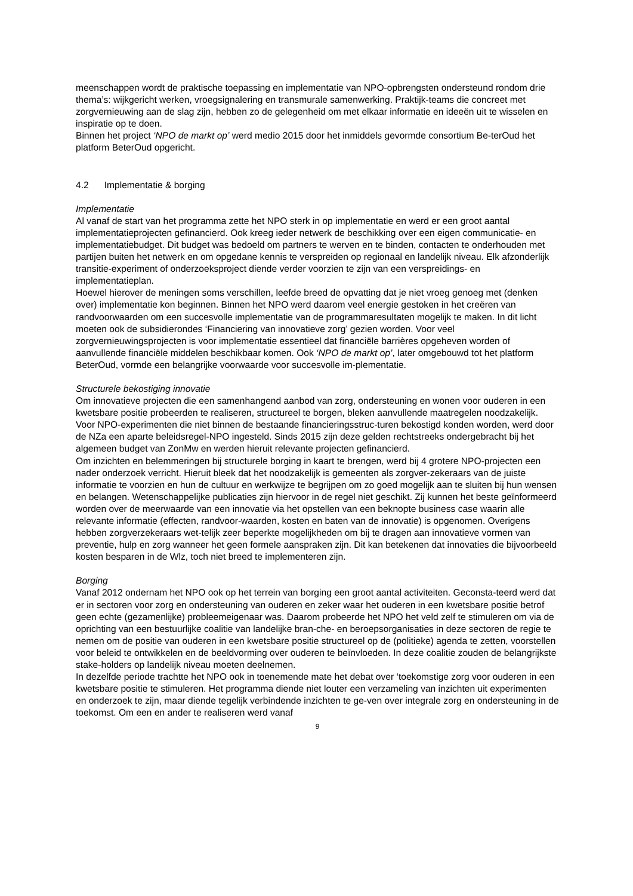meenschappen wordt de praktische toepassing en implementatie van NPO-opbrengsten ondersteund rondom drie thema’s: wijkgericht werken, vroegsignalering en transmurale samenwerking. Praktijk-teams die concreet met zorgvernieuwing aan de slag zijn, hebben zo de gelegenheid om met elkaar informatie en ideeën uit te wisselen en inspiratie op te doen.
Binnen het project ‘NPO de markt op’ werd medio 2015 door het inmiddels gevormde consortium Be-terOud het platform BeterOud opgericht.
4.2 Implementatie & borging
Implementatie
Al vanaf de start van het programma zette het NPO sterk in op implementatie en werd er een groot aantal implementatieprojecten gefinancierd. Ook kreeg ieder netwerk de beschikking over een eigen communicatie- en implementatiebudget. Dit budget was bedoeld om partners te werven en te binden, contacten te onderhouden met partijen buiten het netwerk en om opgedane kennis te verspreiden op regionaal en landelijk niveau. Elk afzonderlijk transitie-experiment of onderzoeksproject diende verder voorzien te zijn van een verspreidings- en implementatieplan.
Hoewel hierover de meningen soms verschillen, leefde breed de opvatting dat je niet vroeg genoeg met (denken over) implementatie kon beginnen. Binnen het NPO werd daarom veel energie gestoken in het creëren van randvoorwaarden om een succesvolle implementatie van de programmaresultaten mogelijk te maken. In dit licht moeten ook de subsidierondes ‘Financiering van innovatieve zorg’ gezien worden. Voor veel zorgvernieuwingsprojecten is voor implementatie essentieel dat financiële barrières opgeheven worden of aanvullende financiële middelen beschikbaar komen. Ook ‘NPO de markt op’, later omgebouwd tot het platform BeterOud, vormde een belangrijke voorwaarde voor succesvolle im-plementatie.
Structurele bekostiging innovatie
Om innovatieve projecten die een samenhangend aanbod van zorg, ondersteuning en wonen voor ouderen in een kwetsbare positie probeerden te realiseren, structureel te borgen, bleken aanvullende maatregelen noodzakelijk. Voor NPO-experimenten die niet binnen de bestaande financieringsstruc-turen bekostigd konden worden, werd door de NZa een aparte beleidsregel-NPO ingesteld. Sinds 2015 zijn deze gelden rechtstreeks ondergebracht bij het algemeen budget van ZonMw en werden hieruit relevante projecten gefinancierd.
Om inzichten en belemmeringen bij structurele borging in kaart te brengen, werd bij 4 grotere NPO-projecten een nader onderzoek verricht. Hieruit bleek dat het noodzakelijk is gemeenten als zorgver-zekeraars van de juiste informatie te voorzien en hun de cultuur en werkwijze te begrijpen om zo goed mogelijk aan te sluiten bij hun wensen en belangen. Wetenschappelijke publicaties zijn hiervoor in de regel niet geschikt. Zij kunnen het beste geïnformeerd worden over de meerwaarde van een innovatie via het opstellen van een beknopte business case waarin alle relevante informatie (effecten, randvoor-waarden, kosten en baten van de innovatie) is opgenomen. Overigens hebben zorgverzekeraars wet-telijk zeer beperkte mogelijkheden om bij te dragen aan innovatieve vormen van preventie, hulp en zorg wanneer het geen formele aanspraken zijn. Dit kan betekenen dat innovaties die bijvoorbeeld kosten besparen in de Wlz, toch niet breed te implementeren zijn.
Borging
Vanaf 2012 ondernam het NPO ook op het terrein van borging een groot aantal activiteiten. Geconsta-teerd werd dat er in sectoren voor zorg en ondersteuning van ouderen en zeker waar het ouderen in een kwetsbare positie betrof geen echte (gezamenlijke) probleemeigenaar was. Daarom probeerde het NPO het veld zelf te stimuleren om via de oprichting van een bestuurlijke coalitie van landelijke bran-che- en beroepsorganisaties in deze sectoren de regie te nemen om de positie van ouderen in een kwetsbare positie structureel op de (politieke) agenda te zetten, voorstellen voor beleid te ontwikkelen en de beeldvorming over ouderen te beïnvloeden. In deze coalitie zouden de belangrijkste stake-holders op landelijk niveau moeten deelnemen.
In dezelfde periode trachtte het NPO ook in toenemende mate het debat over ‘toekomstige zorg voor ouderen in een kwetsbare positie te stimuleren. Het programma diende niet louter een verzameling van inzichten uit experimenten en onderzoek te zijn, maar diende tegelijk verbindende inzichten te ge-ven over integrale zorg en ondersteuning in de toekomst. Om een en ander te realiseren werd vanaf
9